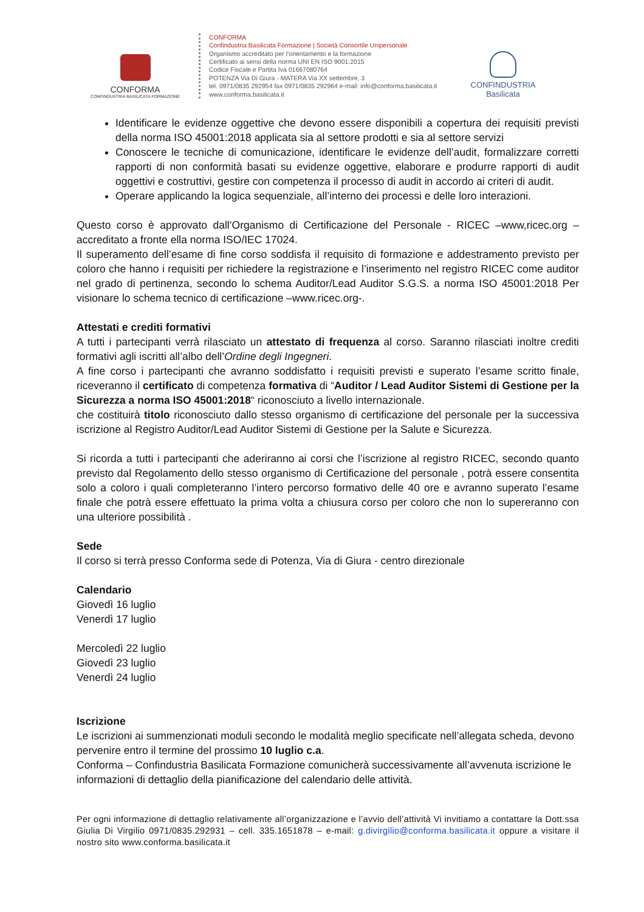CONFORMA
CONFINDUSTRIA BASILICATA FORMAZIONE
CONFORMA
Confindustria Basilicata Formazione | Società Consortile Unipersonale
Organismo accreditato per l’orientamento e la formazione
Certificato ai sensi della norma UNI EN ISO 9001:2015
Codice Fiscale e Partita Iva 01667080764
POTENZA Via Di Giura - MATERA Via XX settembre, 3
tel. 0971/0835 292954 fax 0971/0835 292964 e-mail: info@conforma.basilicata.it
www.conforma.basilicata.it
CONFINDUSTRIA
Basilicata
Identificare le evidenze oggettive che devono essere disponibili a copertura dei requisiti previsti della norma ISO 45001:2018 applicata sia al settore prodotti e sia al settore servizi
Conoscere le tecniche di comunicazione, identificare le evidenze dell’audit, formalizzare corretti rapporti di non conformità basati su evidenze oggettive, elaborare e produrre rapporti di audit oggettivi e costruttivi, gestire con competenza il processo di audit in accordo ai criteri di audit.
Operare applicando la logica sequenziale, all’interno dei processi e delle loro interazioni.
Questo corso è approvato dall’Organismo di Certificazione del Personale - RICEC –www,ricec.org – accreditato a fronte ella norma ISO/IEC 17024.
Il superamento dell’esame di fine corso soddisfa il requisito di formazione e addestramento previsto per coloro che hanno i requisiti per richiedere la registrazione e l’inserimento nel registro RICEC come auditor nel grado di pertinenza, secondo lo schema Auditor/Lead Auditor S.G.S. a norma ISO 45001:2018 Per visionare lo schema tecnico di certificazione –www.ricec.org-.
Attestati e crediti formativi
A tutti i partecipanti verrà rilasciato un attestato di frequenza al corso. Saranno rilasciati inoltre crediti formativi agli iscritti all’albo dell’Ordine degli Ingegneri.
A fine corso i partecipanti che avranno soddisfatto i requisiti previsti e superato l’esame scritto finale, riceveranno il certificato di competenza formativa di “Auditor / Lead Auditor Sistemi di Gestione per la Sicurezza a norma ISO 45001:2018“ riconosciuto a livello internazionale.
che costituirà titolo riconosciuto dallo stesso organismo di certificazione del personale per la successiva iscrizione al Registro Auditor/Lead Auditor Sistemi di Gestione per la Salute e Sicurezza.
Si ricorda a tutti i partecipanti che aderiranno ai corsi che l’iscrizione al registro RICEC, secondo quanto previsto dal Regolamento dello stesso organismo di Certificazione del personale , potrà essere consentita solo a coloro i quali completeranno l’intero percorso formativo delle 40 ore e avranno superato l’esame finale che potrà essere effettuato la prima volta a chiusura corso per coloro che non lo supereranno con una ulteriore possibilità .
Sede
Il corso si terrà presso Conforma sede di Potenza, Via di Giura - centro direzionale
Calendario
Giovedì 16 luglio
Venerdì 17 luglio
Mercoledì 22 luglio
Giovedì 23 luglio
Venerdì 24 luglio
Iscrizione
Le iscrizioni ai summenzionati moduli secondo le modalità meglio specificate nell’allegata scheda, devono pervenire entro il termine del prossimo 10 luglio c.a.
Conforma – Confindustria Basilicata Formazione comunicherà successivamente all’avvenuta iscrizione le informazioni di dettaglio della pianificazione del calendario delle attività.
Per ogni informazione di dettaglio relativamente all’organizzazione e l’avvio dell’attività Vi invitiamo a contattare la Dott.ssa Giulia Di Virgilio 0971/0835.292931 – cell. 335.1651878 – e-mail: g.divirgilio@conforma.basilicata.it oppure a visitare il nostro sito www.conforma.basilicata.it